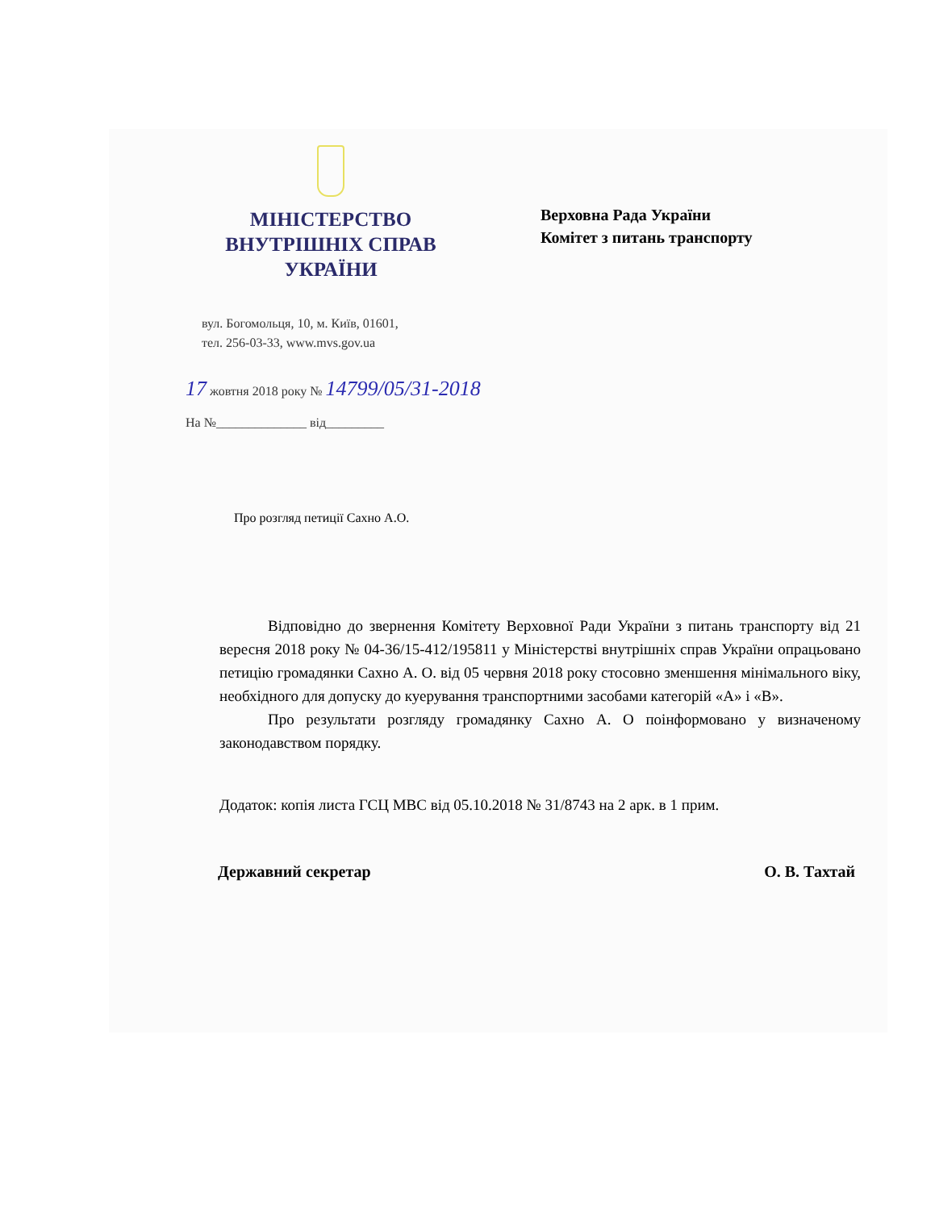МІНІСТЕРСТВО
ВНУТРІШНІХ СПРАВ
УКРАЇНИ
Верховна Рада України
Комітет з питань транспорту
вул. Богомольця, 10, м. Київ, 01601,
тел. 256-03-33, www.mvs.gov.ua
17 жовтня 2018 року № 14799/05/31-2018
На №______________ від_________
Про розгляд петиції Сахно А.О.
Відповідно до звернення Комітету Верховної Ради України з питань транспорту від 21 вересня 2018 року № 04-36/15-412/195811 у Міністерстві внутрішніх справ України опрацьовано петицію громадянки Сахно А. О. від 05 червня 2018 року стосовно зменшення мінімального віку, необхідного для допуску до куерування транспортними засобами категорій «А» і «В».
Про результати розгляду громадянку Сахно А. О поінформовано у визначеному законодавством порядку.
Додаток: копія листа ГСЦ МВС від 05.10.2018 № 31/8743 на 2 арк. в 1 прим.
Державний секретар О. В. Тахтай